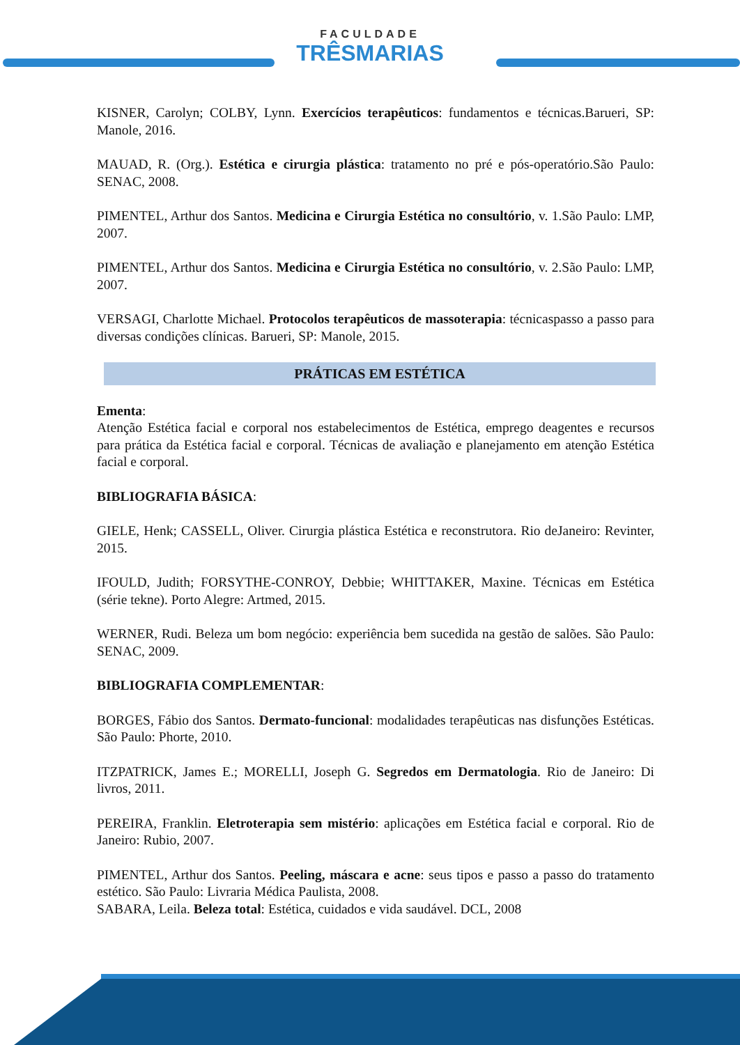FACULDADE TRÊSMARIAS
KISNER, Carolyn; COLBY, Lynn. Exercícios terapêuticos: fundamentos e técnicas.Barueri, SP: Manole, 2016.
MAUAD, R. (Org.). Estética e cirurgia plástica: tratamento no pré e pós-operatório.São Paulo: SENAC, 2008.
PIMENTEL, Arthur dos Santos. Medicina e Cirurgia Estética no consultório, v. 1.São Paulo: LMP, 2007.
PIMENTEL, Arthur dos Santos. Medicina e Cirurgia Estética no consultório, v. 2.São Paulo: LMP, 2007.
VERSAGI, Charlotte Michael. Protocolos terapêuticos de massoterapia: técnicaspasso a passo para diversas condições clínicas. Barueri, SP: Manole, 2015.
PRÁTICAS EM ESTÉTICA
Ementa:
Atenção Estética facial e corporal nos estabelecimentos de Estética, emprego deagentes e recursos para prática da Estética facial e corporal. Técnicas de avaliação e planejamento em atenção Estética facial e corporal.
BIBLIOGRAFIA BÁSICA:
GIELE, Henk; CASSELL, Oliver. Cirurgia plástica Estética e reconstrutora. Rio deJaneiro: Revinter, 2015.
IFOULD, Judith; FORSYTHE-CONROY, Debbie; WHITTAKER, Maxine. Técnicas em Estética (série tekne). Porto Alegre: Artmed, 2015.
WERNER, Rudi. Beleza um bom negócio: experiência bem sucedida na gestão de salões. São Paulo: SENAC, 2009.
BIBLIOGRAFIA COMPLEMENTAR:
BORGES, Fábio dos Santos. Dermato-funcional: modalidades terapêuticas nas disfunções Estéticas. São Paulo: Phorte, 2010.
ITZPATRICK, James E.; MORELLI, Joseph G. Segredos em Dermatologia. Rio de Janeiro: Di livros, 2011.
PEREIRA, Franklin. Eletroterapia sem mistério: aplicações em Estética facial e corporal. Rio de Janeiro: Rubio, 2007.
PIMENTEL, Arthur dos Santos. Peeling, máscara e acne: seus tipos e passo a passo do tratamento estético. São Paulo: Livraria Médica Paulista, 2008.
SABARA, Leila. Beleza total: Estética, cuidados e vida saudável. DCL, 2008